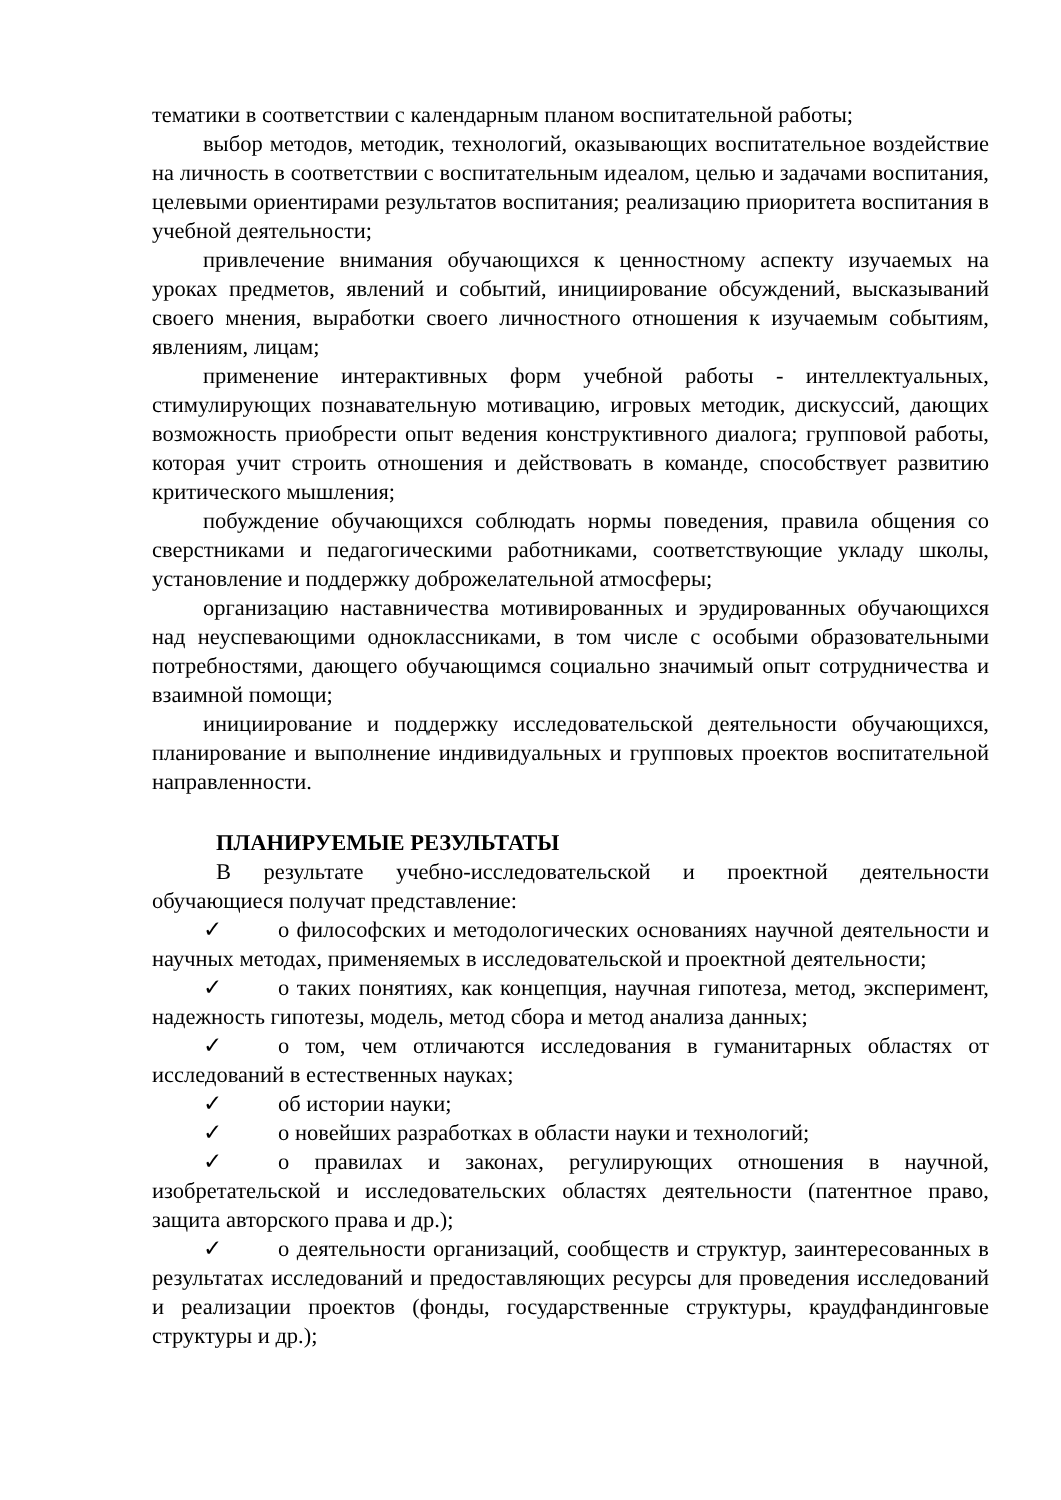тематики в соответствии с календарным планом воспитательной работы;
выбор методов, методик, технологий, оказывающих воспитательное воздействие на личность в соответствии с воспитательным идеалом, целью и задачами воспитания, целевыми ориентирами результатов воспитания; реализацию приоритета воспитания в учебной деятельности;
привлечение внимания обучающихся к ценностному аспекту изучаемых на уроках предметов, явлений и событий, инициирование обсуждений, высказываний своего мнения, выработки своего личностного отношения к изучаемым событиям, явлениям, лицам;
применение интерактивных форм учебной работы - интеллектуальных, стимулирующих познавательную мотивацию, игровых методик, дискуссий, дающих возможность приобрести опыт ведения конструктивного диалога; групповой работы, которая учит строить отношения и действовать в команде, способствует развитию критического мышления;
побуждение обучающихся соблюдать нормы поведения, правила общения со сверстниками и педагогическими работниками, соответствующие укладу школы, установление и поддержку доброжелательной атмосферы;
организацию наставничества мотивированных и эрудированных обучающихся над неуспевающими одноклассниками, в том числе с особыми образовательными потребностями, дающего обучающимся социально значимый опыт сотрудничества и взаимной помощи;
инициирование и поддержку исследовательской деятельности обучающихся, планирование и выполнение индивидуальных и групповых проектов воспитательной направленности.
ПЛАНИРУЕМЫЕ РЕЗУЛЬТАТЫ
В результате учебно-исследовательской и проектной деятельности обучающиеся получат представление:
✓ о философских и методологических основаниях научной деятельности и научных методах, применяемых в исследовательской и проектной деятельности;
✓ о таких понятиях, как концепция, научная гипотеза, метод, эксперимент, надежность гипотезы, модель, метод сбора и метод анализа данных;
✓ о том, чем отличаются исследования в гуманитарных областях от исследований в естественных науках;
✓ об истории науки;
✓ о новейших разработках в области науки и технологий;
✓ о правилах и законах, регулирующих отношения в научной, изобретательской и исследовательских областях деятельности (патентное право, защита авторского права и др.);
✓ о деятельности организаций, сообществ и структур, заинтересованных в результатах исследований и предоставляющих ресурсы для проведения исследований и реализации проектов (фонды, государственные структуры, краудфандинговые структуры и др.);